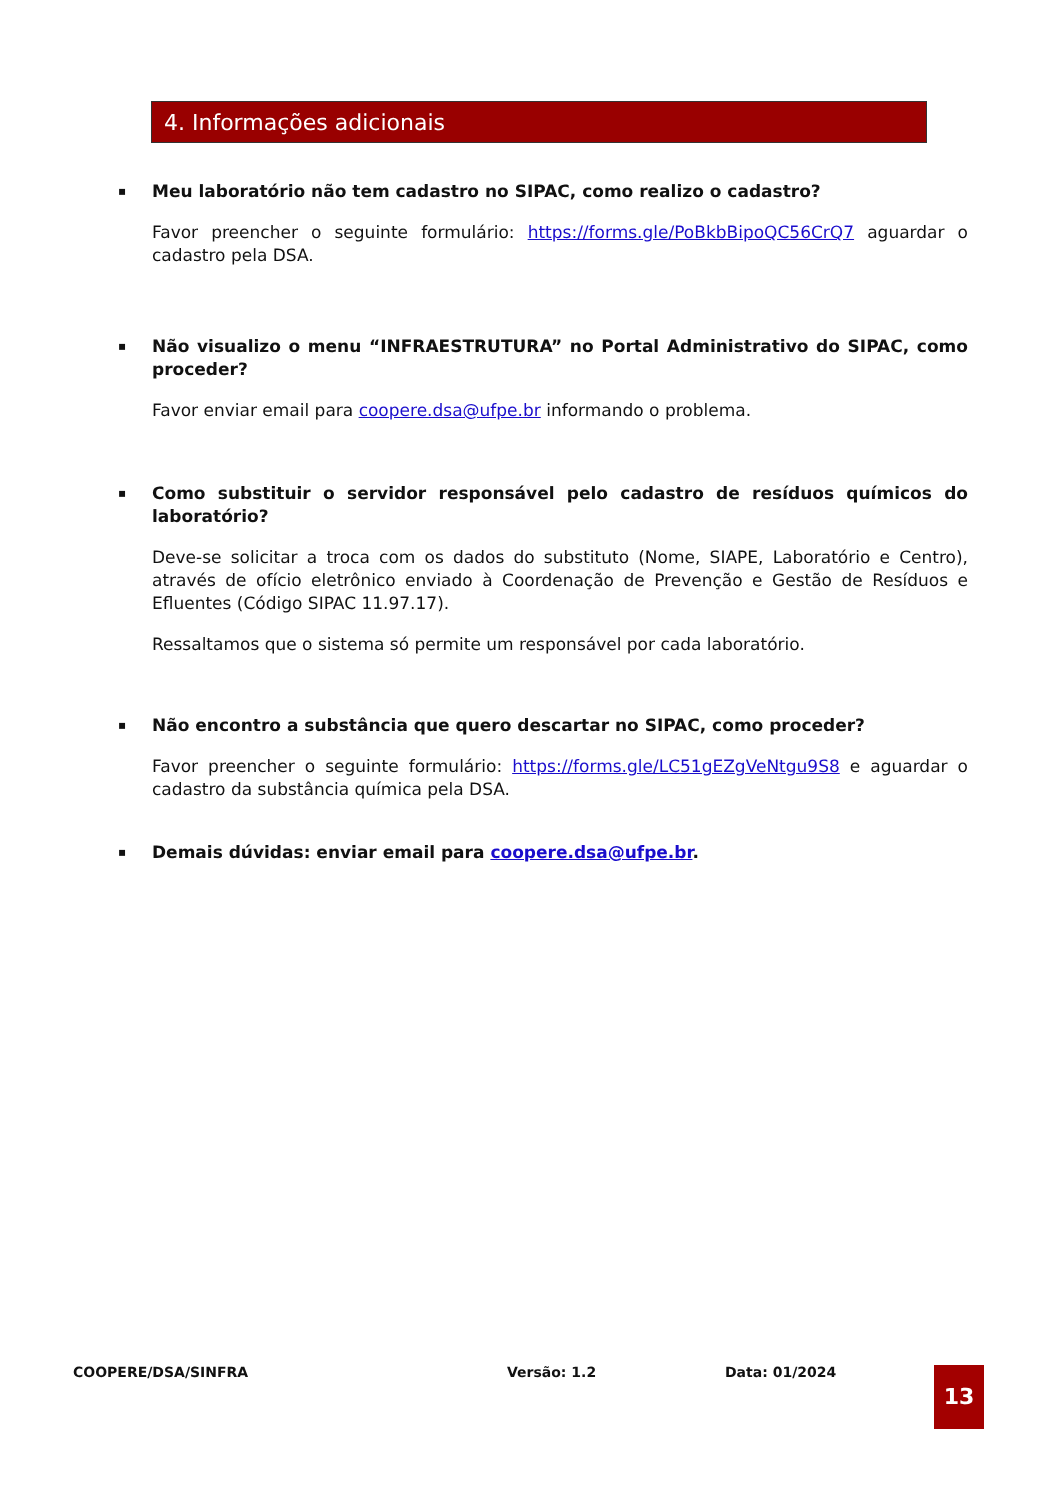4. Informações adicionais
▪
Meu laboratório não tem cadastro no SIPAC, como realizo o cadastro?
Favor preencher o seguinte formulário: https://forms.gle/PoBkbBipoQC56CrQ7 aguardar o cadastro pela DSA.
▪
Não visualizo o menu “INFRAESTRUTURA” no Portal Administrativo do SIPAC, como proceder?
Favor enviar email para coopere.dsa@ufpe.br informando o problema.
▪
Como substituir o servidor responsável pelo cadastro de resíduos químicos do laboratório?
Deve-se solicitar a troca com os dados do substituto (Nome, SIAPE, Laboratório e Centro), através de ofício eletrônico enviado à Coordenação de Prevenção e Gestão de Resíduos e Efluentes (Código SIPAC 11.97.17).
Ressaltamos que o sistema só permite um responsável por cada laboratório.
▪
Não encontro a substância que quero descartar no SIPAC, como proceder?
Favor preencher o seguinte formulário: https://forms.gle/LC51gEZgVeNtgu9S8 e aguardar o cadastro da substância química pela DSA.
▪
Demais dúvidas: enviar email para coopere.dsa@ufpe.br.
COOPERE/DSA/SINFRA Versão: 1.2 Data: 01/2024 13